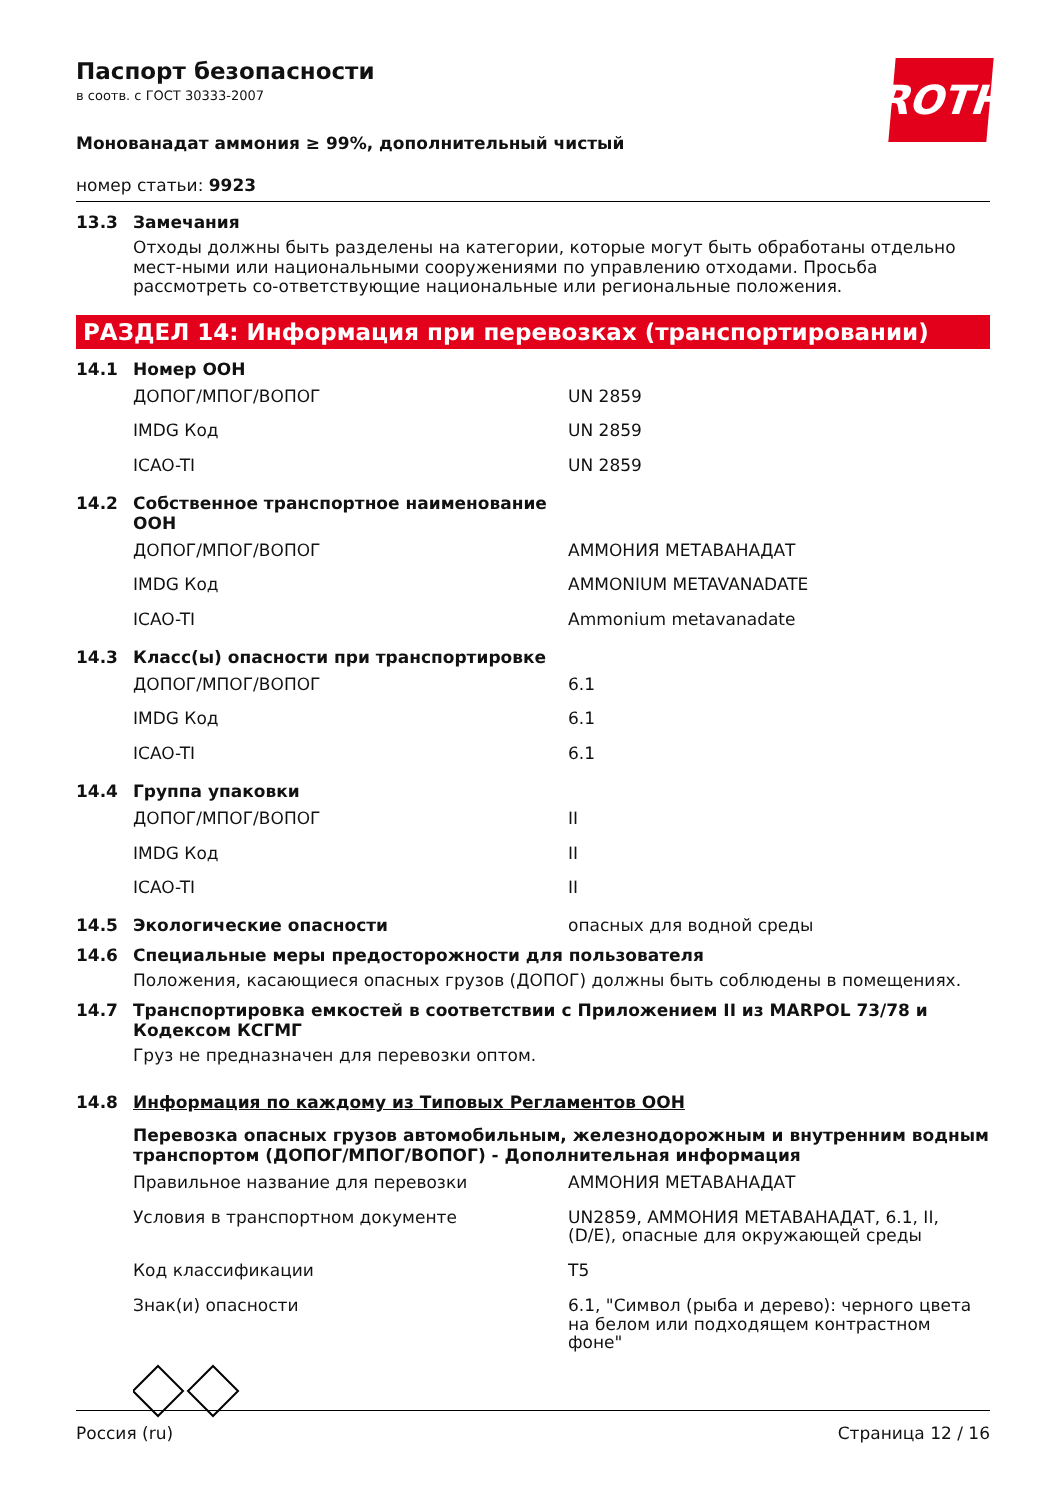Паспорт безопасности
в соотв. с ГОСТ 30333-2007
ROTH
Монованадат аммония ≥ 99%, дополнительный чистый
номер статьи: 9923
13.3 Замечания
Отходы должны быть разделены на категории, которые могут быть обработаны отдельно мест-ными или национальными сооружениями по управлению отходами. Просьба рассмотреть со-ответствующие национальные или региональные положения.
РАЗДЕЛ 14: Информация при перевозках (транспортировании)
14.1 Номер ООН
| ДОПОГ/МПОГ/ВОПОГ | UN 2859 |
| IMDG Код | UN 2859 |
| ICAO-TI | UN 2859 |
14.2 Собственное транспортное наименование
ООН
| ДОПОГ/МПОГ/ВОПОГ | АММОНИЯ МЕТАВАНАДАТ |
| IMDG Код | AMMONIUM METAVANADATE |
| ICAO-TI | Ammonium metavanadate |
14.3 Класс(ы) опасности при транспортировке
| ДОПОГ/МПОГ/ВОПОГ | 6.1 |
| IMDG Код | 6.1 |
| ICAO-TI | 6.1 |
14.4 Группа упаковки
| ДОПОГ/МПОГ/ВОПОГ | II |
| IMDG Код | II |
| ICAO-TI | II |
14.5 Экологические опасности опасных для водной среды
14.6 Специальные меры предосторожности для пользователя
Положения, касающиеся опасных грузов (ДОПОГ) должны быть соблюдены в помещениях.
14.7 Транспортировка емкостей в соответствии с Приложением II из MARPOL 73/78 и Кодексом КСГМГ
Груз не предназначен для перевозки оптом.
14.8 Информация по каждому из Типовых Регламентов ООН
Перевозка опасных грузов автомобильным, железнодорожным и внутренним водным транспортом (ДОПОГ/МПОГ/ВОПОГ) - Дополнительная информация
| Правильное название для перевозки | АММОНИЯ МЕТАВАНАДАТ |
| Условия в транспортном документе | UN2859, АММОНИЯ МЕТАВАНАДАТ, 6.1, II, (D/E), опасные для окружающей среды |
| Код классификации | T5 |
| Знак(и) опасности | 6.1, "Символ (рыба и дерево): черного цвета на белом или подходящем контрастном фоне" |
Россия (ru) Страница 12 / 16